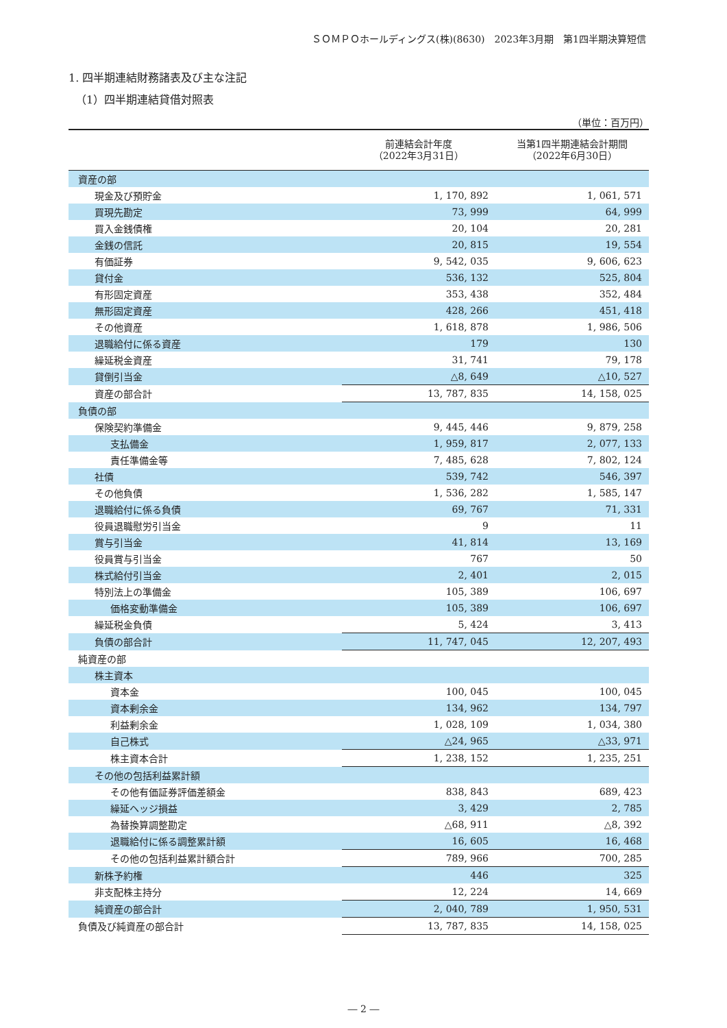ＳＯＭＰＯホールディングス(株)(8630)　2023年3月期　第1四半期決算短信
1. 四半期連結財務諸表及び主な注記
（1）四半期連結貸借対照表
（単位：百万円）
| | 前連結会計年度 （2022年3月31日） | 当第1四半期連結会計期間 （2022年6月30日） |
| --- | --- | --- |
| 資産の部 | | |
| 現金及び預貯金 | 1, 170, 892 | 1, 061, 571 |
| 買現先勘定 | 73, 999 | 64, 999 |
| 買入金銭債権 | 20, 104 | 20, 281 |
| 金銭の信託 | 20, 815 | 19, 554 |
| 有価証券 | 9, 542, 035 | 9, 606, 623 |
| 貸付金 | 536, 132 | 525, 804 |
| 有形固定資産 | 353, 438 | 352, 484 |
| 無形固定資産 | 428, 266 | 451, 418 |
| その他資産 | 1, 618, 878 | 1, 986, 506 |
| 退職給付に係る資産 | 179 | 130 |
| 繰延税金資産 | 31, 741 | 79, 178 |
| 貸倒引当金 | △8, 649 | △10, 527 |
| 資産の部合計 | 13, 787, 835 | 14, 158, 025 |
| 負債の部 | | |
| 保険契約準備金 | 9, 445, 446 | 9, 879, 258 |
| 支払備金 | 1, 959, 817 | 2, 077, 133 |
| 責任準備金等 | 7, 485, 628 | 7, 802, 124 |
| 社債 | 539, 742 | 546, 397 |
| その他負債 | 1, 536, 282 | 1, 585, 147 |
| 退職給付に係る負債 | 69, 767 | 71, 331 |
| 役員退職慰労引当金 | 9 | 11 |
| 賞与引当金 | 41, 814 | 13, 169 |
| 役員賞与引当金 | 767 | 50 |
| 株式給付引当金 | 2, 401 | 2, 015 |
| 特別法上の準備金 | 105, 389 | 106, 697 |
| 価格変動準備金 | 105, 389 | 106, 697 |
| 繰延税金負債 | 5, 424 | 3, 413 |
| 負債の部合計 | 11, 747, 045 | 12, 207, 493 |
| 純資産の部 | | |
| 株主資本 | | |
| 資本金 | 100, 045 | 100, 045 |
| 資本剰余金 | 134, 962 | 134, 797 |
| 利益剰余金 | 1, 028, 109 | 1, 034, 380 |
| 自己株式 | △24, 965 | △33, 971 |
| 株主資本合計 | 1, 238, 152 | 1, 235, 251 |
| その他の包括利益累計額 | | |
| その他有価証券評価差額金 | 838, 843 | 689, 423 |
| 繰延ヘッジ損益 | 3, 429 | 2, 785 |
| 為替換算調整勘定 | △68, 911 | △8, 392 |
| 退職給付に係る調整累計額 | 16, 605 | 16, 468 |
| その他の包括利益累計額合計 | 789, 966 | 700, 285 |
| 新株予約権 | 446 | 325 |
| 非支配株主持分 | 12, 224 | 14, 669 |
| 純資産の部合計 | 2, 040, 789 | 1, 950, 531 |
| 負債及び純資産の部合計 | 13, 787, 835 | 14, 158, 025 |
― 2 ―